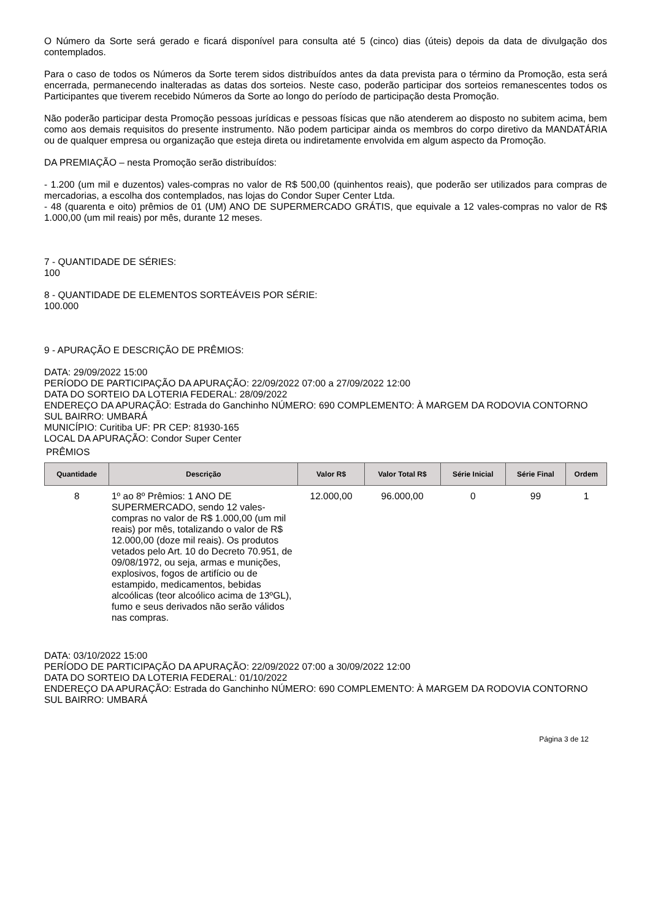O Número da Sorte será gerado e ficará disponível para consulta até 5 (cinco) dias (úteis) depois da data de divulgação dos contemplados.
Para o caso de todos os Números da Sorte terem sidos distribuídos antes da data prevista para o término da Promoção, esta será encerrada, permanecendo inalteradas as datas dos sorteios. Neste caso, poderão participar dos sorteios remanescentes todos os Participantes que tiverem recebido Números da Sorte ao longo do período de participação desta Promoção.
Não poderão participar desta Promoção pessoas jurídicas e pessoas físicas que não atenderem ao disposto no subitem acima, bem como aos demais requisitos do presente instrumento. Não podem participar ainda os membros do corpo diretivo da MANDATÁRIA ou de qualquer empresa ou organização que esteja direta ou indiretamente envolvida em algum aspecto da Promoção.
DA PREMIAÇÃO – nesta Promoção serão distribuídos:
- 1.200 (um mil e duzentos) vales-compras no valor de R$ 500,00 (quinhentos reais), que poderão ser utilizados para compras de mercadorias, a escolha dos contemplados, nas lojas do Condor Super Center Ltda.
- 48 (quarenta e oito) prêmios de 01 (UM) ANO DE SUPERMERCADO GRÁTIS, que equivale a 12 vales-compras no valor de R$ 1.000,00 (um mil reais) por mês, durante 12 meses.
7 - QUANTIDADE DE SÉRIES:
100
8 - QUANTIDADE DE ELEMENTOS SORTEÁVEIS POR SÉRIE:
100.000
9 - APURAÇÃO E DESCRIÇÃO DE PRÊMIOS:
DATA: 29/09/2022 15:00
PERÍODO DE PARTICIPAÇÃO DA APURAÇÃO: 22/09/2022 07:00 a 27/09/2022 12:00
DATA DO SORTEIO DA LOTERIA FEDERAL: 28/09/2022
ENDEREÇO DA APURAÇÃO: Estrada do Ganchinho NÚMERO: 690 COMPLEMENTO: À MARGEM DA RODOVIA CONTORNO SUL BAIRRO: UMBARÁ
MUNICÍPIO: Curitiba UF: PR CEP: 81930-165
LOCAL DA APURAÇÃO: Condor Super Center
PRÊMIOS
| Quantidade | Descrição | Valor R$ | Valor Total R$ | Série Inicial | Série Final | Ordem |
| --- | --- | --- | --- | --- | --- | --- |
| 8 | 1º ao 8º Prêmios: 1 ANO DE SUPERMERCADO, sendo 12 vales-compras no valor de R$ 1.000,00 (um mil reais) por mês, totalizando o valor de R$ 12.000,00 (doze mil reais). Os produtos vetados pelo Art. 10 do Decreto 70.951, de 09/08/1972, ou seja, armas e munições, explosivos, fogos de artifício ou de estampido, medicamentos, bebidas alcoólicas (teor alcoólico acima de 13ºGL), fumo e seus derivados não serão válidos nas compras. | 12.000,00 | 96.000,00 | 0 | 99 | 1 |
DATA: 03/10/2022 15:00
PERÍODO DE PARTICIPAÇÃO DA APURAÇÃO: 22/09/2022 07:00 a 30/09/2022 12:00
DATA DO SORTEIO DA LOTERIA FEDERAL: 01/10/2022
ENDEREÇO DA APURAÇÃO: Estrada do Ganchinho NÚMERO: 690 COMPLEMENTO: À MARGEM DA RODOVIA CONTORNO SUL BAIRRO: UMBARÁ
Página 3 de 12